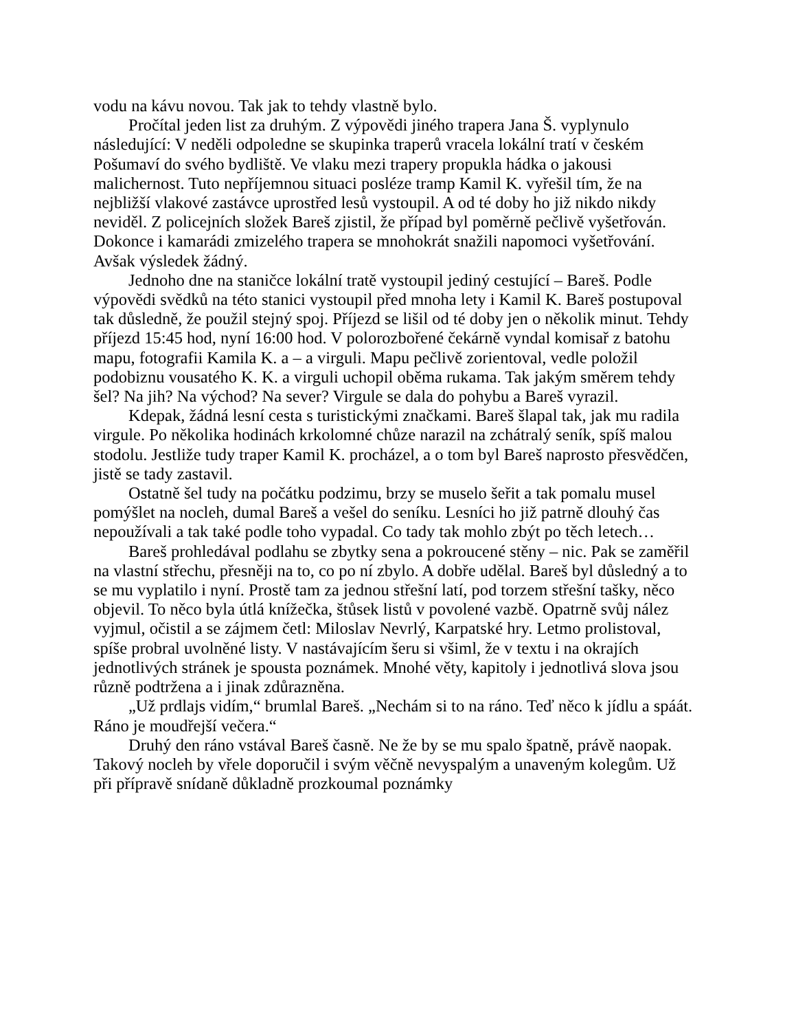vodu na kávu novou. Tak jak to tehdy vlastně bylo.
Pročítal jeden list za druhým. Z výpovědi jiného trapera Jana Š. vyplynulo následující: V neděli odpoledne se skupinka traperů vracela lokální tratí v českém Pošumaví do svého bydliště. Ve vlaku mezi trapery propukla hádka o jakousi malichernost. Tuto nepříjemnou situaci posléze tramp Kamil K. vyřešil tím, že na nejbližší vlakové zastávce uprostřed lesů vystoupil. A od té doby ho již nikdo nikdy neviděl. Z policejních složek Bareš zjistil, že případ byl poměrně pečlivě vyšetřován. Dokonce i kamarádi zmizelého trapera se mnohokrát snažili napomoci vyšetřování. Avšak výsledek žádný.
Jednoho dne na staničce lokální tratě vystoupil jediný cestující – Bareš. Podle výpovědi svědků na této stanici vystoupil před mnoha lety i Kamil K. Bareš postupoval tak důsledně, že použil stejný spoj. Příjezd se lišil od té doby jen o několik minut. Tehdy příjezd 15:45 hod, nyní 16:00 hod. V polorozbořené čekárně vyndal komisař z batohu mapu, fotografii Kamila K. a – a virguli. Mapu pečlivě zorientoval, vedle položil podobiznu vousatého K. K. a virguli uchopil oběma rukama. Tak jakým směrem tehdy šel? Na jih? Na východ? Na sever? Virgule se dala do pohybu a Bareš vyrazil.
Kdepak, žádná lesní cesta s turistickými značkami. Bareš šlapal tak, jak mu radila virgule. Po několika hodinách krkolomné chůze narazil na zchátralý seník, spíš malou stodolu. Jestliže tudy traper Kamil K. procházel, a o tom byl Bareš naprosto přesvědčen, jistě se tady zastavil.
Ostatně šel tudy na počátku podzimu, brzy se muselo šeřit a tak pomalu musel pomýšlet na nocleh, dumal Bareš a vešel do seníku. Lesníci ho již patrně dlouhý čas nepoužívali a tak také podle toho vypadal. Co tady tak mohlo zbýt po těch letech…
Bareš prohledával podlahu se zbytky sena a pokroucené stěny – nic. Pak se zaměřil na vlastní střechu, přesněji na to, co po ní zbylo. A dobře udělal. Bareš byl důsledný a to se mu vyplatilo i nyní. Prostě tam za jednou střešní latí, pod torzem střešní tašky, něco objevil. To něco byla útlá knížečka, štůsek listů v povolené vazbě. Opatrně svůj nález vyjmul, očistil a se zájmem četl: Miloslav Nevrlý, Karpatské hry. Letmo prolistoval, spíše probral uvolněné listy. V nastávajícím šeru si všiml, že v textu i na okrajích jednotlivých stránek je spousta poznámek. Mnohé věty, kapitoly i jednotlivá slova jsou různě podtržena a i jinak zdůrazněna.
„Už prdlajs vidím,“ brumlal Bareš. „Nechám si to na ráno. Teď něco k jídlu a spáát. Ráno je moudřejší večera.“
Druhý den ráno vstával Bareš časně. Ne že by se mu spalo špatně, právě naopak. Takový nocleh by vřele doporučil i svým věčně nevyspalým a unaveným kolegům. Už při přípravě snídaně důkladně prozkoumal poznámky